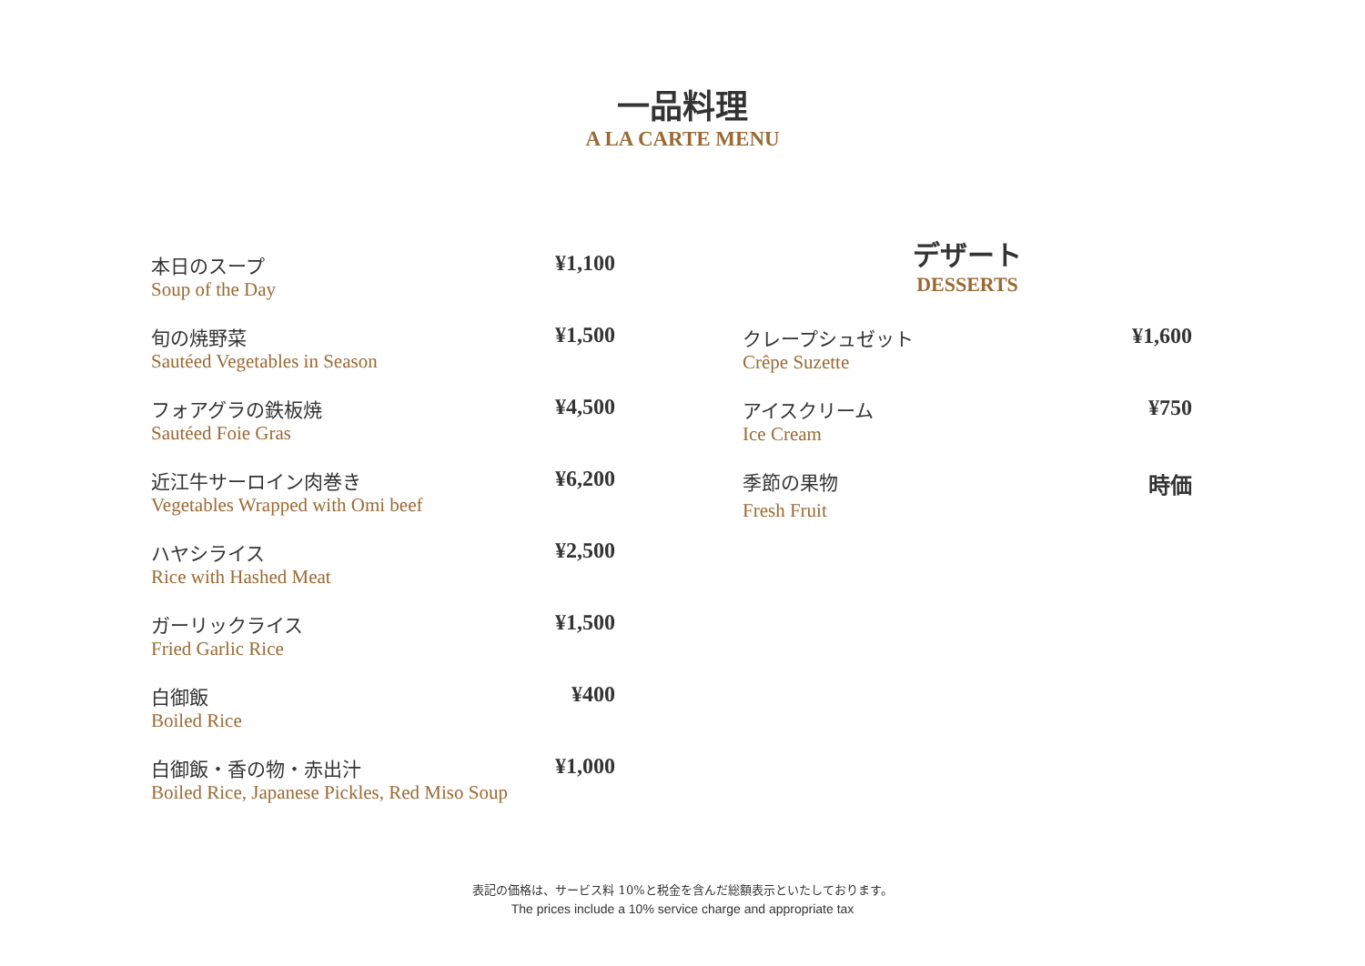一品料理
A LA CARTE MENU
本日のスープ ¥1,100
Soup of the Day
旬の焼野菜 ¥1,500
Sautéed Vegetables in Season
フォアグラの鉄板焼 ¥4,500
Sautéed Foie Gras
近江牛サーロイン肉巻き ¥6,200
Vegetables Wrapped with Omi beef
ハヤシライス ¥2,500
Rice with Hashed Meat
ガーリックライス ¥1,500
Fried Garlic Rice
白御飯 ¥400
Boiled Rice
白御飯・香の物・赤出汁 ¥1,000
Boiled Rice, Japanese Pickles, Red Miso Soup
デザート
DESSERTS
クレープシュゼット ¥1,600
Crêpe Suzette
アイスクリーム ¥750
Ice Cream
季節の果物 時価
Fresh Fruit
表記の価格は、サービス料 10%と税金を含んだ総額表示といたしております。
The prices include a 10% service charge and appropriate tax